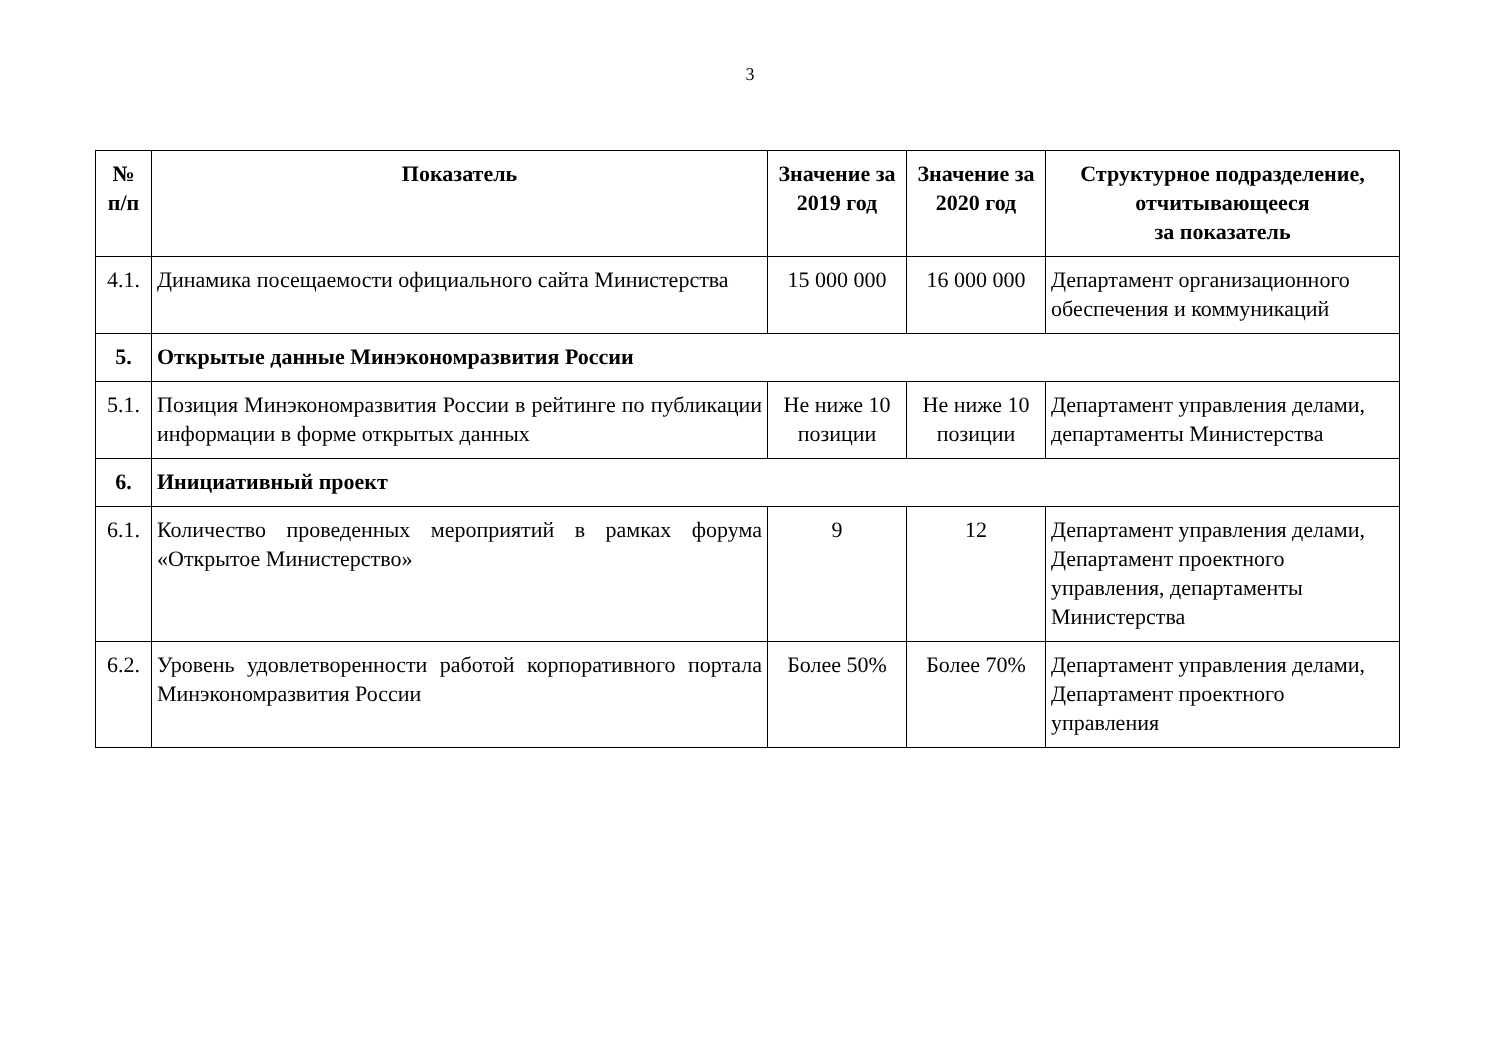3
| № п/п | Показатель | Значение за 2019 год | Значение за 2020 год | Структурное подразделение, отчитывающееся за показатель |
| --- | --- | --- | --- | --- |
| 4.1. | Динамика посещаемости официального сайта Министерства | 15 000 000 | 16 000 000 | Департамент организационного обеспечения и коммуникаций |
| 5. | Открытые данные Минэкономразвития России | | | |
| 5.1. | Позиция Минэкономразвития России в рейтинге по публикации информации в форме открытых данных | Не ниже 10 позиции | Не ниже 10 позиции | Департамент управления делами, департаменты Министерства |
| 6. | Инициативный проект | | | |
| 6.1. | Количество проведенных мероприятий в рамках форума «Открытое Министерство» | 9 | 12 | Департамент управления делами, Департамент проектного управления, департаменты Министерства |
| 6.2. | Уровень удовлетворенности работой корпоративного портала Минэкономразвития России | Более 50% | Более 70% | Департамент управления делами, Департамент проектного управления |